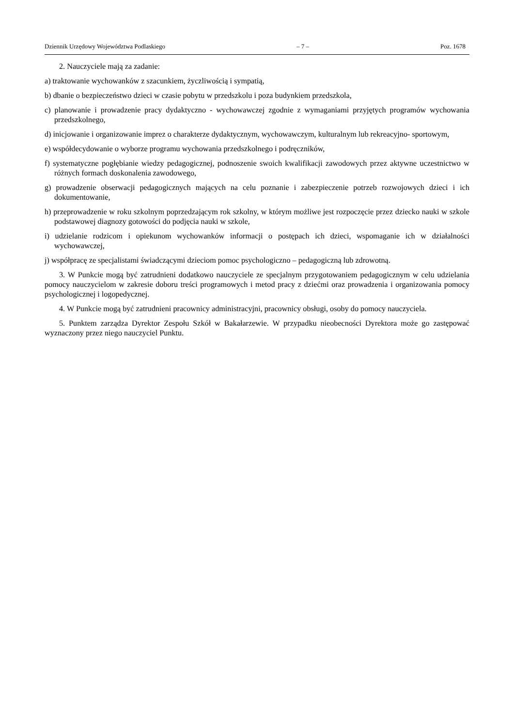Dziennik Urzędowy Województwa Podlaskiego – 7 – Poz. 1678
2. Nauczyciele mają za zadanie:
a) traktowanie wychowanków z szacunkiem, życzliwością i sympatią,
b) dbanie o bezpieczeństwo dzieci w czasie pobytu w przedszkolu i poza budynkiem przedszkola,
c) planowanie i prowadzenie pracy dydaktyczno - wychowawczej zgodnie z wymaganiami przyjętych programów wychowania przedszkolnego,
d) inicjowanie i organizowanie imprez o charakterze dydaktycznym, wychowawczym, kulturalnym lub rekreacyjno- sportowym,
e) współdecydowanie o wyborze programu wychowania przedszkolnego i podręczników,
f) systematyczne pogłębianie wiedzy pedagogicznej, podnoszenie swoich kwalifikacji zawodowych przez aktywne uczestnictwo w różnych formach doskonalenia zawodowego,
g) prowadzenie obserwacji pedagogicznych mających na celu poznanie i zabezpieczenie potrzeb rozwojowych dzieci i ich dokumentowanie,
h) przeprowadzenie w roku szkolnym poprzedzającym rok szkolny, w którym możliwe jest rozpoczęcie przez dziecko nauki w szkole podstawowej diagnozy gotowości do podjęcia nauki w szkole,
i) udzielanie rodzicom i opiekunom wychowanków informacji o postępach ich dzieci, wspomaganie ich w działalności wychowawczej,
j) współpracę ze specjalistami świadczącymi dzieciom pomoc psychologiczno – pedagogiczną lub zdrowotną.
3. W Punkcie mogą być zatrudnieni dodatkowo nauczyciele ze specjalnym przygotowaniem pedagogicznym w celu udzielania pomocy nauczycielom w zakresie doboru treści programowych i metod pracy z dziećmi oraz prowadzenia i organizowania pomocy psychologicznej i logopedycznej.
4. W Punkcie mogą być zatrudnieni pracownicy administracyjni, pracownicy obsługi, osoby do pomocy nauczyciela.
5. Punktem zarządza Dyrektor Zespołu Szkół w Bakałarzewie. W przypadku nieobecności Dyrektora może go zastępować wyznaczony przez niego nauczyciel Punktu.